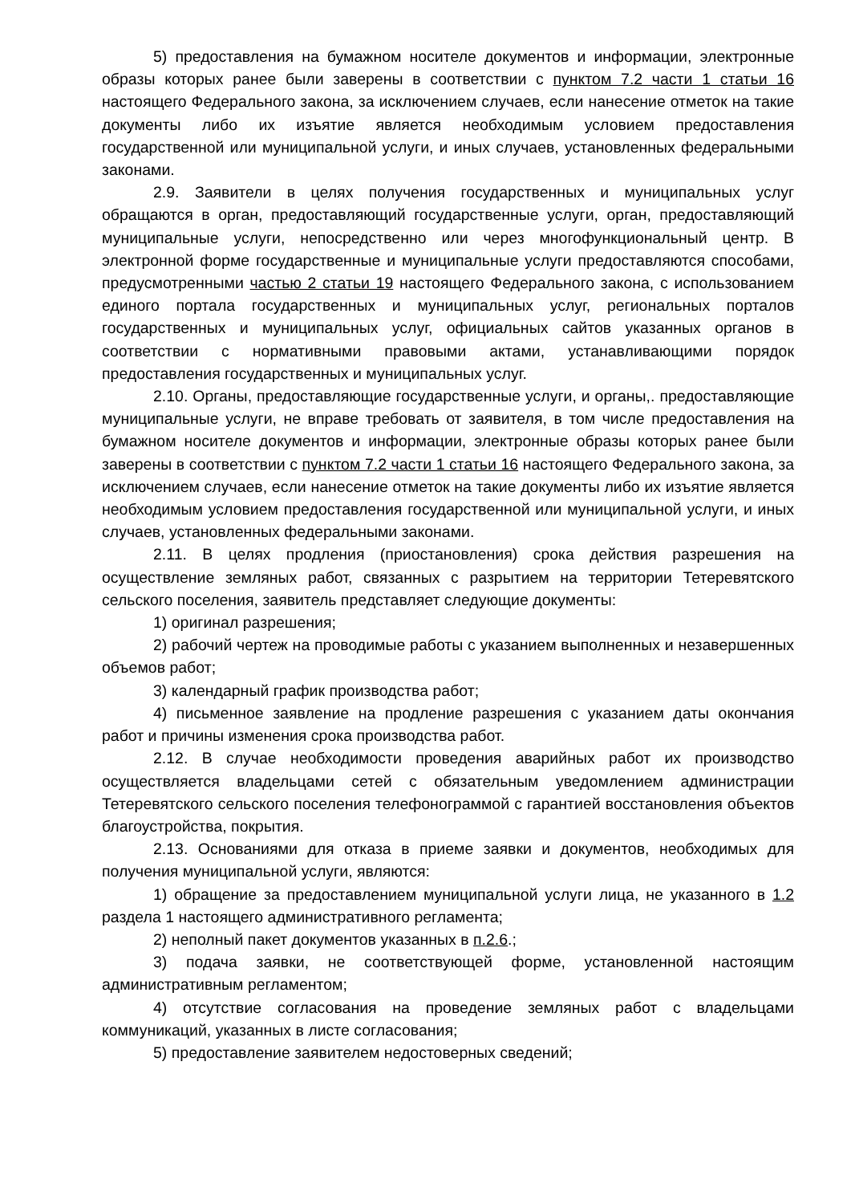5) предоставления на бумажном носителе документов и информации, электронные образы которых ранее были заверены в соответствии с пунктом 7.2 части 1 статьи 16 настоящего Федерального закона, за исключением случаев, если нанесение отметок на такие документы либо их изъятие является необходимым условием предоставления государственной или муниципальной услуги, и иных случаев, установленных федеральными законами.
2.9. Заявители в целях получения государственных и муниципальных услуг обращаются в орган, предоставляющий государственные услуги, орган, предоставляющий муниципальные услуги, непосредственно или через многофункциональный центр. В электронной форме государственные и муниципальные услуги предоставляются способами, предусмотренными частью 2 статьи 19 настоящего Федерального закона, с использованием единого портала государственных и муниципальных услуг, региональных порталов государственных и муниципальных услуг, официальных сайтов указанных органов в соответствии с нормативными правовыми актами, устанавливающими порядок предоставления государственных и муниципальных услуг.
2.10. Органы, предоставляющие государственные услуги, и органы,. предоставляющие муниципальные услуги, не вправе требовать от заявителя, в том числе предоставления на бумажном носителе документов и информации, электронные образы которых ранее были заверены в соответствии с пунктом 7.2 части 1 статьи 16 настоящего Федерального закона, за исключением случаев, если нанесение отметок на такие документы либо их изъятие является необходимым условием предоставления государственной или муниципальной услуги, и иных случаев, установленных федеральными законами.
2.11. В целях продления (приостановления) срока действия разрешения на осуществление земляных работ, связанных с разрытием на территории Тетеревятского сельского поселения, заявитель представляет следующие документы:
1) оригинал разрешения;
2) рабочий чертеж на проводимые работы с указанием выполненных и незавершенных объемов работ;
3) календарный график производства работ;
4) письменное заявление на продление разрешения с указанием даты окончания работ и причины изменения срока производства работ.
2.12. В случае необходимости проведения аварийных работ их производство осуществляется владельцами сетей с обязательным уведомлением администрации Тетеревятского сельского поселения телефонограммой с гарантией восстановления объектов благоустройства, покрытия.
2.13. Основаниями для отказа в приеме заявки и документов, необходимых для получения муниципальной услуги, являются:
1) обращение за предоставлением муниципальной услуги лица, не указанного в 1.2 раздела 1 настоящего административного регламента;
2) неполный пакет документов указанных в п.2.6.;
3) подача заявки, не соответствующей форме, установленной настоящим административным регламентом;
4) отсутствие согласования на проведение земляных работ с владельцами коммуникаций, указанных в листе согласования;
5) предоставление заявителем недостоверных сведений;